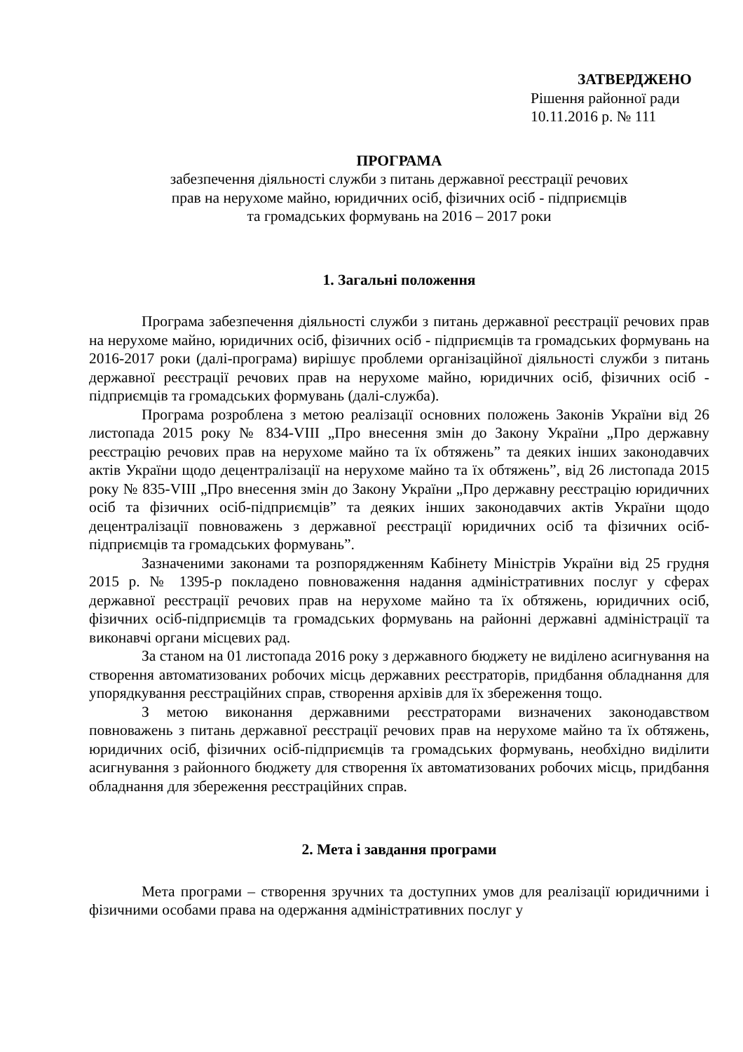ЗАТВЕРДЖЕНО
Рішення районної ради
10.11.2016 р. № 111
ПРОГРАМА
забезпечення діяльності служби з питань державної реєстрації речових
прав на нерухоме майно, юридичних осіб, фізичних осіб - підприємців
та громадських формувань на 2016 – 2017 роки
1. Загальні положення
Програма забезпечення діяльності служби з питань державної реєстрації речових прав на нерухоме майно, юридичних осіб, фізичних осіб - підприємців та громадських формувань на 2016-2017 роки (далі-програма) вирішує проблеми організаційної діяльності служби з питань державної реєстрації речових прав на нерухоме майно, юридичних осіб, фізичних осіб - підприємців та громадських формувань (далі-служба).
Програма розроблена з метою реалізації основних положень Законів України від 26 листопада 2015 року № 834-VIII „Про внесення змін до Закону України „Про державну реєстрацію речових прав на нерухоме майно та їх обтяжень” та деяких інших законодавчих актів України щодо децентралізації на нерухоме майно та їх обтяжень”, від 26 листопада 2015 року № 835-VIII „Про внесення змін до Закону України „Про державну реєстрацію юридичних осіб та фізичних осіб-підприємців” та деяких інших законодавчих актів України щодо децентралізації повноважень з державної реєстрації юридичних осіб та фізичних осіб-підприємців та громадських формувань”.
Зазначеними законами та розпорядженням Кабінету Міністрів України від 25 грудня 2015 р. № 1395-р покладено повноваження надання адміністративних послуг у сферах державної реєстрації речових прав на нерухоме майно та їх обтяжень, юридичних осіб, фізичних осіб-підприємців та громадських формувань на районні державні адміністрації та виконавчі органи місцевих рад.
За станом на 01 листопада 2016 року з державного бюджету не виділено асигнування на створення автоматизованих робочих місць державних реєстраторів, придбання обладнання для упорядкування реєстраційних справ, створення архівів для їх збереження тощо.
З метою виконання державними реєстраторами визначених законодавством повноважень з питань державної реєстрації речових прав на нерухоме майно та їх обтяжень, юридичних осіб, фізичних осіб-підприємців та громадських формувань, необхідно виділити асигнування з районного бюджету для створення їх автоматизованих робочих місць, придбання обладнання для збереження реєстраційних справ.
2. Мета і завдання програми
Мета програми – створення зручних та доступних умов для реалізації юридичними і фізичними особами права на одержання адміністративних послуг у